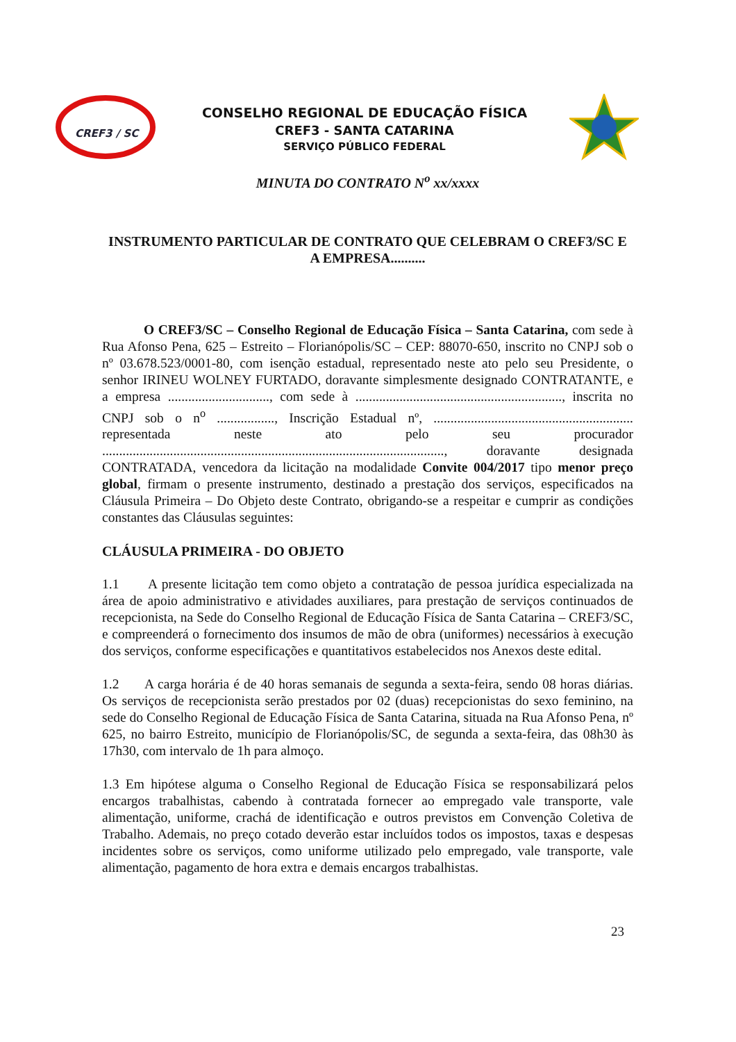CREF3 / SC
CONSELHO REGIONAL DE EDUCAÇÃO FÍSICA
CREF3 - SANTA CATARINA
SERVIÇO PÚBLICO FEDERAL
MINUTA DO CONTRATO N<sup>o</sup> xx/xxxx
INSTRUMENTO PARTICULAR DE CONTRATO QUE CELEBRAM O CREF3/SC E A EMPRESA..........
O CREF3/SC – Conselho Regional de Educação Física – Santa Catarina, com sede à Rua Afonso Pena, 625 – Estreito – Florianópolis/SC – CEP: 88070-650, inscrito no CNPJ sob o nº 03.678.523/0001-80, com isenção estadual, representado neste ato pelo seu Presidente, o senhor IRINEU WOLNEY FURTADO, doravante simplesmente designado CONTRATANTE, e a empresa .............................., com sede à ............................................................., inscrita no CNPJ sob o n<sup>o</sup> ................., Inscrição Estadual nº, ........................................................... representada neste ato pelo seu procurador ....................................................................................................., doravante designada CONTRATADA, vencedora da licitação na modalidade Convite 004/2017 tipo menor preço global, firmam o presente instrumento, destinado a prestação dos serviços, especificados na Cláusula Primeira – Do Objeto deste Contrato, obrigando-se a respeitar e cumprir as condições constantes das Cláusulas seguintes:
CLÁUSULA PRIMEIRA - DO OBJETO
1.1 A presente licitação tem como objeto a contratação de pessoa jurídica especializada na área de apoio administrativo e atividades auxiliares, para prestação de serviços continuados de recepcionista, na Sede do Conselho Regional de Educação Física de Santa Catarina – CREF3/SC, e compreenderá o fornecimento dos insumos de mão de obra (uniformes) necessários à execução dos serviços, conforme especificações e quantitativos estabelecidos nos Anexos deste edital.
1.2 A carga horária é de 40 horas semanais de segunda a sexta-feira, sendo 08 horas diárias. Os serviços de recepcionista serão prestados por 02 (duas) recepcionistas do sexo feminino, na sede do Conselho Regional de Educação Física de Santa Catarina, situada na Rua Afonso Pena, nº 625, no bairro Estreito, município de Florianópolis/SC, de segunda a sexta-feira, das 08h30 às 17h30, com intervalo de 1h para almoço.
1.3 Em hipótese alguma o Conselho Regional de Educação Física se responsabilizará pelos encargos trabalhistas, cabendo à contratada fornecer ao empregado vale transporte, vale alimentação, uniforme, crachá de identificação e outros previstos em Convenção Coletiva de Trabalho. Ademais, no preço cotado deverão estar incluídos todos os impostos, taxas e despesas incidentes sobre os serviços, como uniforme utilizado pelo empregado, vale transporte, vale alimentação, pagamento de hora extra e demais encargos trabalhistas.
23